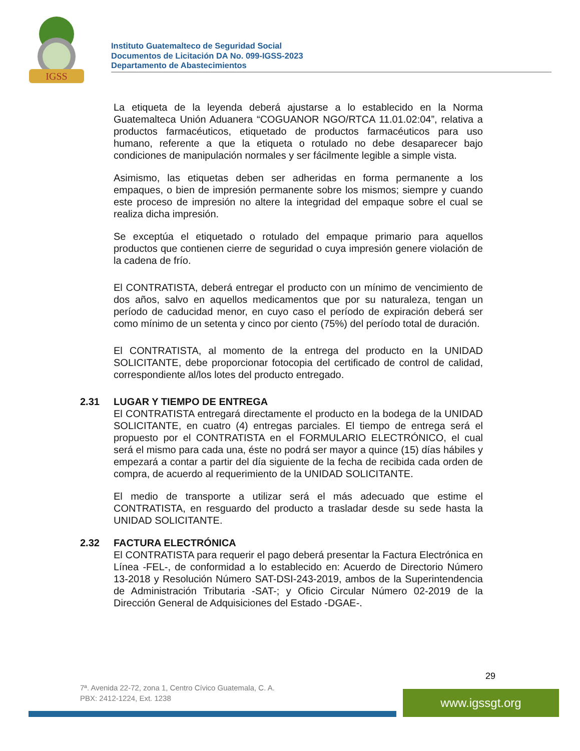IGSS
Instituto Guatemalteco de Seguridad Social
Documentos de Licitación DA No. 099-IGSS-2023
Departamento de Abastecimientos
La etiqueta de la leyenda deberá ajustarse a lo establecido en la Norma Guatemalteca Unión Aduanera “COGUANOR NGO/RTCA 11.01.02:04”, relativa a productos farmacéuticos, etiquetado de productos farmacéuticos para uso humano, referente a que la etiqueta o rotulado no debe desaparecer bajo condiciones de manipulación normales y ser fácilmente legible a simple vista.
Asimismo, las etiquetas deben ser adheridas en forma permanente a los empaques, o bien de impresión permanente sobre los mismos; siempre y cuando este proceso de impresión no altere la integridad del empaque sobre el cual se realiza dicha impresión.
Se exceptúa el etiquetado o rotulado del empaque primario para aquellos productos que contienen cierre de seguridad o cuya impresión genere violación de la cadena de frío.
El CONTRATISTA, deberá entregar el producto con un mínimo de vencimiento de dos años, salvo en aquellos medicamentos que por su naturaleza, tengan un período de caducidad menor, en cuyo caso el período de expiración deberá ser como mínimo de un setenta y cinco por ciento (75%) del período total de duración.
El CONTRATISTA, al momento de la entrega del producto en la UNIDAD SOLICITANTE, debe proporcionar fotocopia del certificado de control de calidad, correspondiente al/los lotes del producto entregado.
2.31 LUGAR Y TIEMPO DE ENTREGA
El CONTRATISTA entregará directamente el producto en la bodega de la UNIDAD SOLICITANTE, en cuatro (4) entregas parciales. El tiempo de entrega será el propuesto por el CONTRATISTA en el FORMULARIO ELECTRÓNICO, el cual será el mismo para cada una, éste no podrá ser mayor a quince (15) días hábiles y empezará a contar a partir del día siguiente de la fecha de recibida cada orden de compra, de acuerdo al requerimiento de la UNIDAD SOLICITANTE.
El medio de transporte a utilizar será el más adecuado que estime el CONTRATISTA, en resguardo del producto a trasladar desde su sede hasta la UNIDAD SOLICITANTE.
2.32 FACTURA ELECTRÓNICA
El CONTRATISTA para requerir el pago deberá presentar la Factura Electrónica en Línea -FEL-, de conformidad a lo establecido en: Acuerdo de Directorio Número 13-2018 y Resolución Número SAT-DSI-243-2019, ambos de la Superintendencia de Administración Tributaria -SAT-; y Oficio Circular Número 02-2019 de la Dirección General de Adquisiciones del Estado -DGAE-.
29
7ª. Avenida 22-72, zona 1, Centro Cívico Guatemala, C. A.
PBX: 2412-1224, Ext. 1238
www.igssgt.org